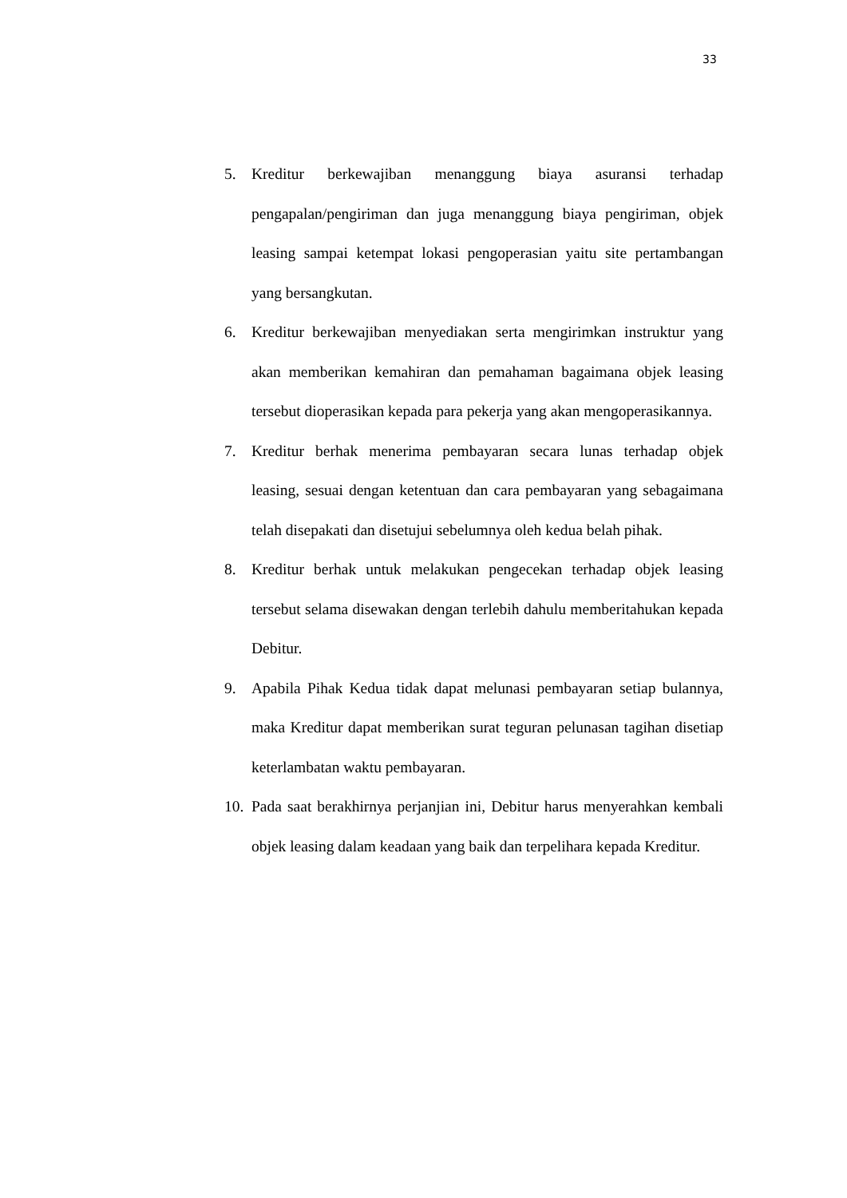33
5. Kreditur berkewajiban menanggung biaya asuransi terhadap pengapalan/pengiriman dan juga menanggung biaya pengiriman, objek leasing sampai ketempat lokasi pengoperasian yaitu site pertambangan yang bersangkutan.
6. Kreditur berkewajiban menyediakan serta mengirimkan instruktur yang akan memberikan kemahiran dan pemahaman bagaimana objek leasing tersebut dioperasikan kepada para pekerja yang akan mengoperasikannya.
7. Kreditur berhak menerima pembayaran secara lunas terhadap objek leasing, sesuai dengan ketentuan dan cara pembayaran yang sebagaimana telah disepakati dan disetujui sebelumnya oleh kedua belah pihak.
8. Kreditur berhak untuk melakukan pengecekan terhadap objek leasing tersebut selama disewakan dengan terlebih dahulu memberitahukan kepada Debitur.
9. Apabila Pihak Kedua tidak dapat melunasi pembayaran setiap bulannya, maka Kreditur dapat memberikan surat teguran pelunasan tagihan disetiap keterlambatan waktu pembayaran.
10.
Pada saat berakhirnya perjanjian ini, Debitur harus menyerahkan kembali objek leasing dalam keadaan yang baik dan terpelihara kepada Kreditur.